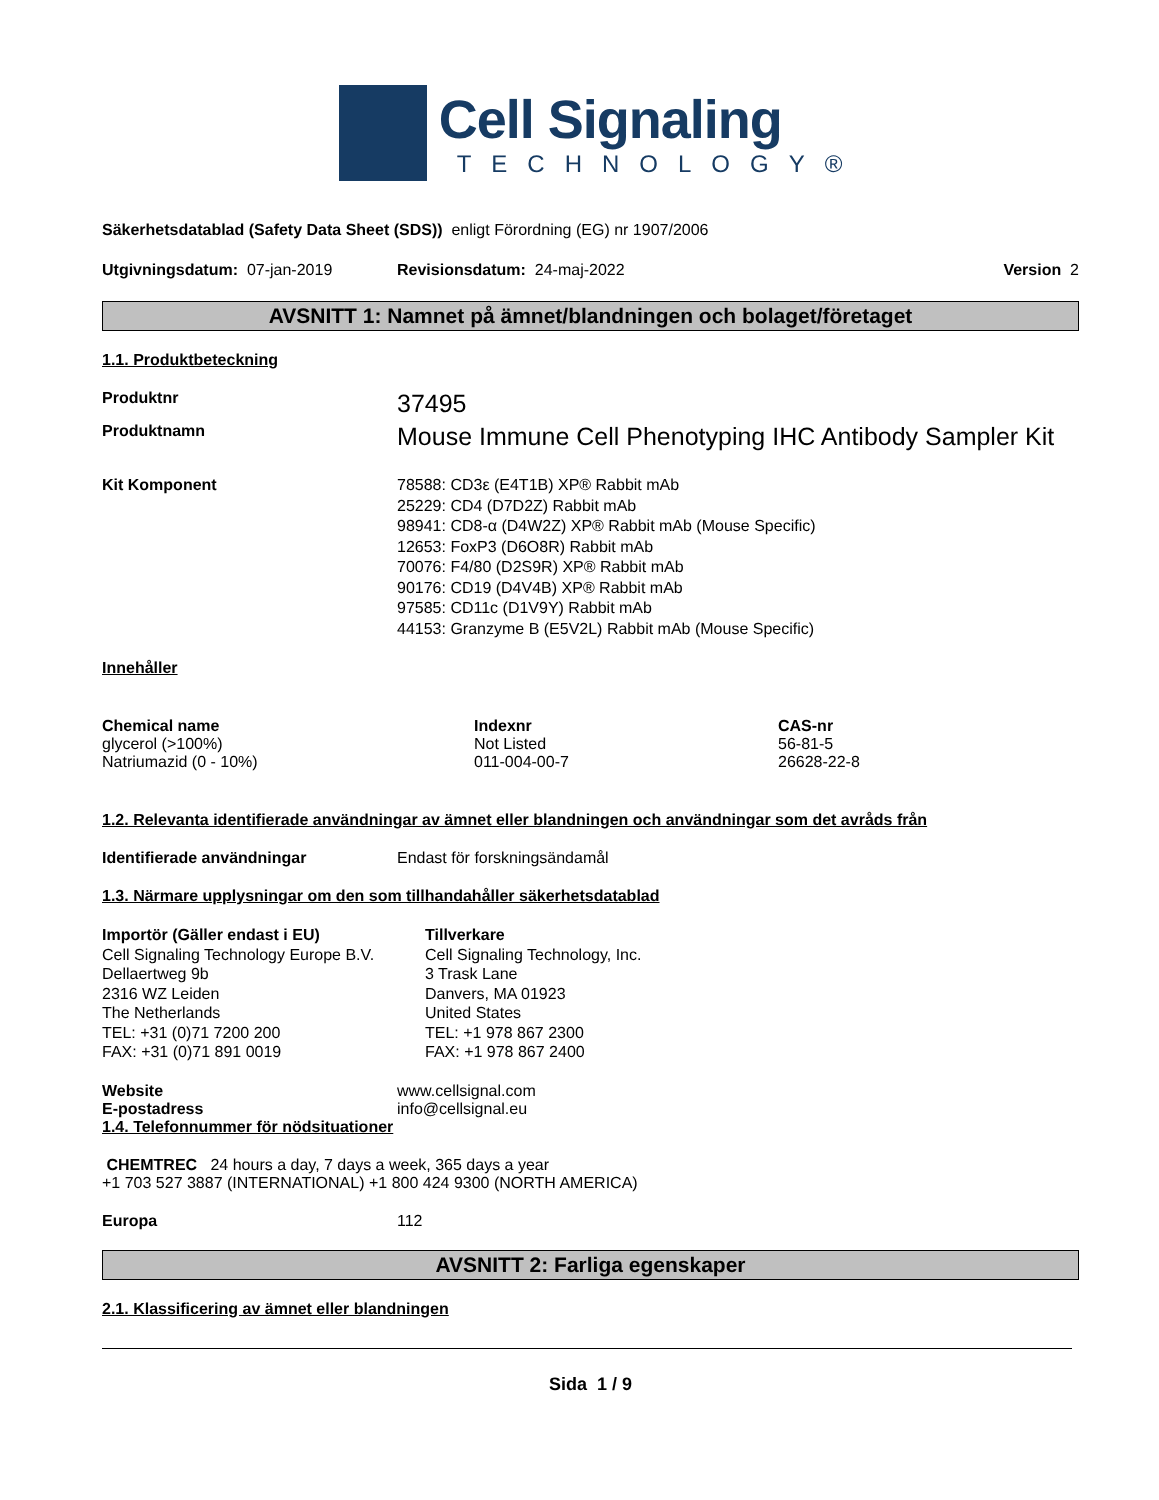Cell Signaling
TECHNOLOGY®
Säkerhetsdatablad (Safety Data Sheet (SDS)) enligt Förordning (EG) nr 1907/2006
Utgivningsdatum: 07-jan-2019 Revisionsdatum: 24-maj-2022 Version 2
AVSNITT 1: Namnet på ämnet/blandningen och bolaget/företaget
1.1. Produktbeteckning
Produktnr
37495
Produktnamn
Mouse Immune Cell Phenotyping IHC Antibody Sampler Kit
Kit Komponent 78588: CD3ε (E4T1B) XP® Rabbit mAb
25229: CD4 (D7D2Z) Rabbit mAb
98941: CD8-α (D4W2Z) XP® Rabbit mAb (Mouse Specific)
12653: FoxP3 (D6O8R) Rabbit mAb
70076: F4/80 (D2S9R) XP® Rabbit mAb
90176: CD19 (D4V4B) XP® Rabbit mAb
97585: CD11c (D1V9Y) Rabbit mAb
44153: Granzyme B (E5V2L) Rabbit mAb (Mouse Specific)
Innehåller
| Chemical name | Indexnr | CAS-nr |
| --- | --- | --- |
| glycerol (>100%) | Not Listed | 56-81-5 |
| Natriumazid (0 - 10%) | 011-004-00-7 | 26628-22-8 |
1.2. Relevanta identifierade användningar av ämnet eller blandningen och användningar som det avråds från
Identifierade användningar Endast för forskningsändamål
1.3. Närmare upplysningar om den som tillhandahåller säkerhetsdatablad
Importör (Gäller endast i EU)
Cell Signaling Technology Europe B.V.
Dellaertweg 9b
2316 WZ Leiden
The Netherlands
TEL: +31 (0)71 7200 200
FAX: +31 (0)71 891 0019
Tillverkare
Cell Signaling Technology, Inc.
3 Trask Lane
Danvers, MA 01923
United States
TEL: +1 978 867 2300
FAX: +1 978 867 2400
Website www.cellsignal.com
E-postadress info@cellsignal.eu
1.4. Telefonnummer för nödsituationer
CHEMTREC 24 hours a day, 7 days a week, 365 days a year
+1 703 527 3887 (INTERNATIONAL) +1 800 424 9300 (NORTH AMERICA)
Europa 112
AVSNITT 2: Farliga egenskaper
2.1. Klassificering av ämnet eller blandningen
Sida 1 / 9